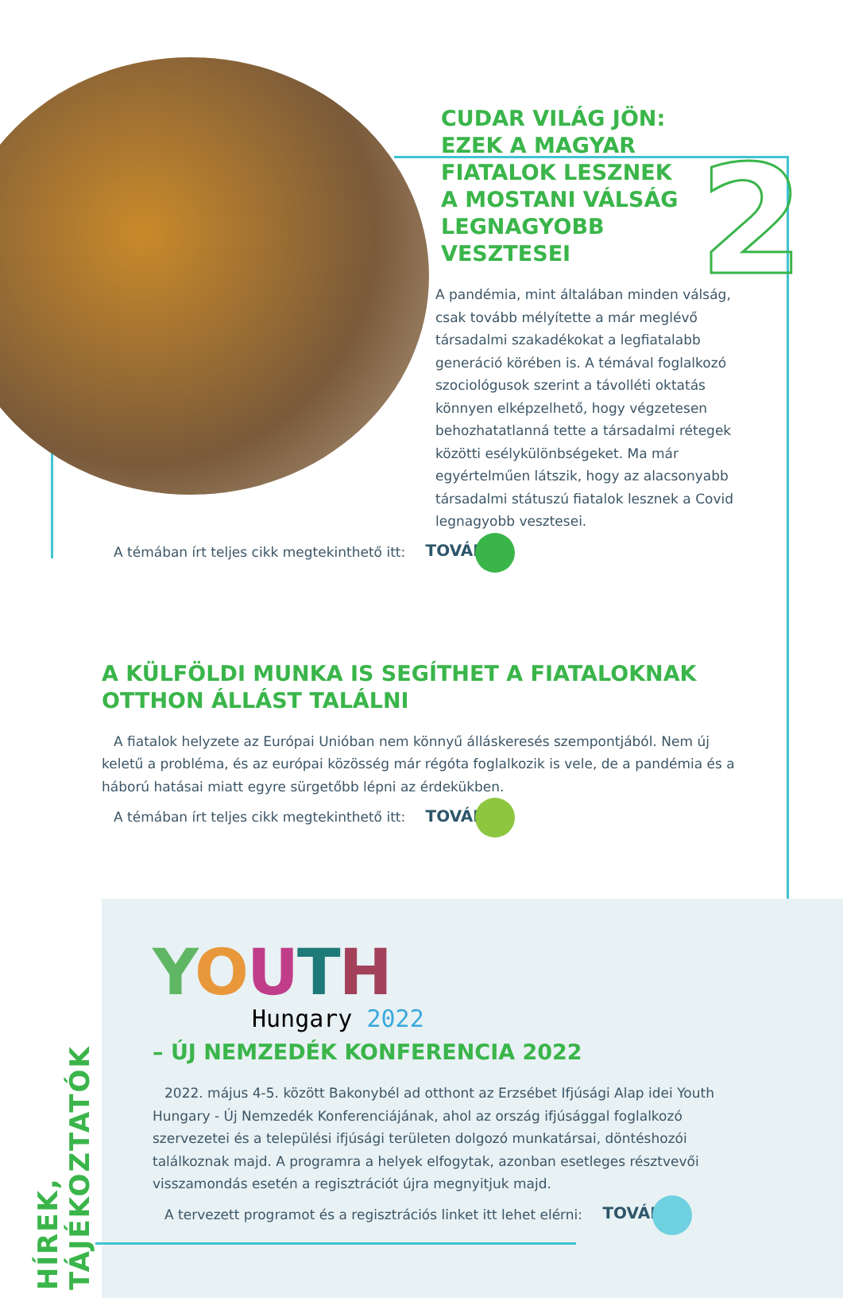2
HÍREK, TÁJÉKOZTATÓK
CUDAR VILÁG JÖN: EZEK A MAGYAR FIATALOK LESZNEK A MOSTANI VÁLSÁG LEGNAGYOBB VESZTESEI
A pandémia, mint általában minden vál­ság, csak tovább mélyítette a már meglévő társadalmi szakadékokat a legfiatalabb generá­ció körében is. A témával foglalkozó szociológusok szerint a távolléti oktatás könnyen elképzelhető, hogy végzetesen behozhatatlanná tette a társadalmi rétegek kö­zötti esélykülönbségeket. Ma már egyértelműen látszik, hogy az alacsonyabb társadalmi státuszú fiatalok lesznek a Covid legnagyobb vesztesei.
A témában írt teljes cikk megtekinthető itt: TOVÁBB
A KÜLFÖLDI MUNKA IS SEGÍTHET A FIATALOKNAK OTTHON ÁLLÁST TALÁLNI
A fiatalok helyzete az Európai Unióban nem könnyű álláskeresés szempontjából. Nem új keletű a probléma, és az európai közösség már régóta foglalkozik is vele, de a pandémia és a háború hatásai miatt egyre sürgetőbb lépni az érdekükben.
A témában írt teljes cikk megtekinthető itt: TOVÁBB
YOUTH
Hungary 2022
– ÚJ NEMZEDÉK KONFERENCIA 2022
2022. május 4-5. között Bakonybél ad otthont az Erzsébet Ifjúsági Alap idei Youth Hungary - Új Nemzedék Konferenciájának, ahol az ország ifjúsággal foglalkozó szervezetei és a települési ifjúsági területen dolgozó munkatársai, döntéshozói találkoznak majd. A programra a helyek elfogytak, azonban esetleges résztvevői visszamondás esetén a regisztrációt újra megnyitjuk majd.
A tervezett programot és a regisztrációs linket itt lehet elérni: TOVÁBB